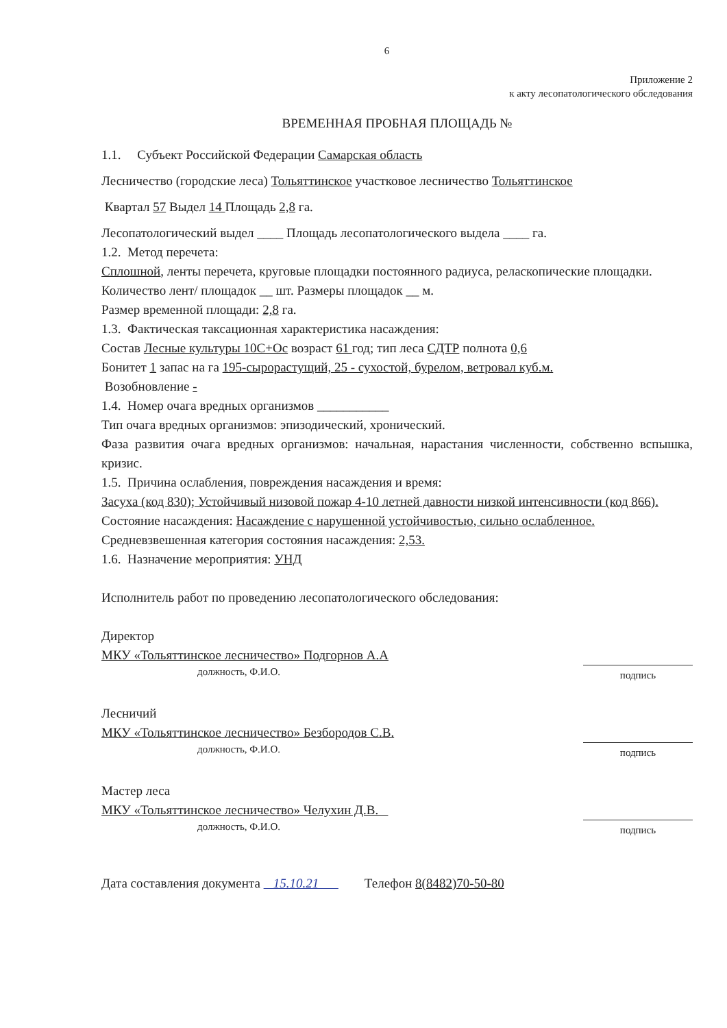6
Приложение 2
к акту лесопатологического обследования
ВРЕМЕННАЯ ПРОБНАЯ ПЛОЩАДЬ №
1.1. Субъект Российской Федерации Самарская область
Лесничество (городские леса) Тольяттинское участковое лесничество Тольяттинское
Квартал 57 Выдел 14 Площадь 2,8 га.
Лесопатологический выдел ____ Площадь лесопатологического выдела ____ га.
1.2. Метод перечета:
Сплошной, ленты перечета, круговые площадки постоянного радиуса, реласкопические площадки.
Количество лент/ площадок __ шт. Размеры площадок __ м.
Размер временной площади: 2,8 га.
1.3. Фактическая таксационная характеристика насаждения:
Состав Лесные культуры 10С+Ос возраст 61 год; тип леса СДТР полнота 0,6
Бонитет 1 запас на га 195-сырорастущий, 25 - сухостой, бурелом, ветровал куб.м.
Возобновление -
1.4. Номер очага вредных организмов ___________
Тип очага вредных организмов: эпизодический, хронический.
Фаза развития очага вредных организмов: начальная, нарастания численности, собственно вспышка, кризис.
1.5. Причина ослабления, повреждения насаждения и время:
Засуха (код 830); Устойчивый низовой пожар 4-10 летней давности низкой интенсивности (код 866).
Состояние насаждения: Насаждение с нарушенной устойчивостью, сильно ослабленное.
Средневзвешенная категория состояния насаждения: 2,53.
1.6. Назначение мероприятия: УНД
Исполнитель работ по проведению лесопатологического обследования:
Директор
МКУ «Тольяттинское лесничество» Подгорнов А.А
должность, Ф.И.О.
подпись
Лесничий
МКУ «Тольяттинское лесничество» Безбородов С.В.
должность, Ф.И.О.
подпись
Мастер леса
МКУ «Тольяттинское лесничество» Челухин Д.В.
должность, Ф.И.О.
подпись
Дата составления документа 15.10.21 Телефон 8(8482)70-50-80